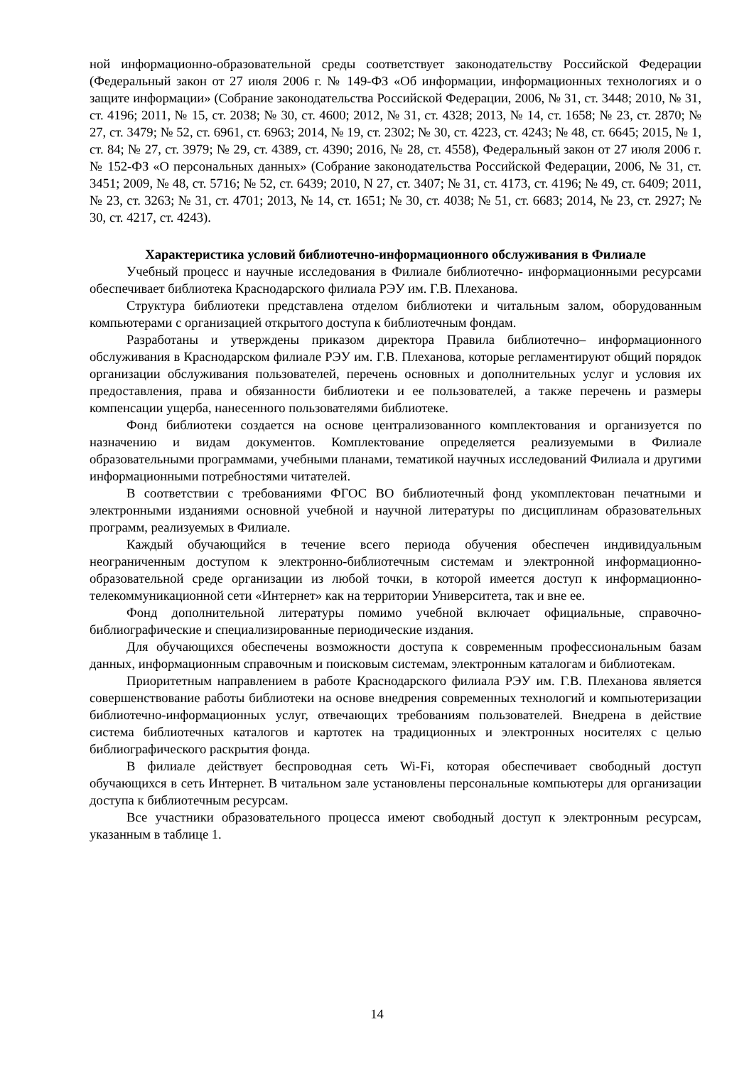ной информационно-образовательной среды соответствует законодательству Российской Федерации (Федеральный закон от 27 июля 2006 г. № 149-ФЗ «Об информации, информационных технологиях и о защите информации» (Собрание законодательства Российской Федерации, 2006, № 31, ст. 3448; 2010, № 31, ст. 4196; 2011, № 15, ст. 2038; № 30, ст. 4600; 2012, № 31, ст. 4328; 2013, № 14, ст. 1658; № 23, ст. 2870; № 27, ст. 3479; № 52, ст. 6961, ст. 6963; 2014, № 19, ст. 2302; № 30, ст. 4223, ст. 4243; № 48, ст. 6645; 2015, № 1, ст. 84; № 27, ст. 3979; № 29, ст. 4389, ст. 4390; 2016, № 28, ст. 4558), Федеральный закон от 27 июля 2006 г. № 152-ФЗ «О персональных данных» (Собрание законодательства Российской Федерации, 2006, № 31, ст. 3451; 2009, № 48, ст. 5716; № 52, ст. 6439; 2010, N 27, ст. 3407; № 31, ст. 4173, ст. 4196; № 49, ст. 6409; 2011, № 23, ст. 3263; № 31, ст. 4701; 2013, № 14, ст. 1651; № 30, ст. 4038; № 51, ст. 6683; 2014, № 23, ст. 2927; № 30, ст. 4217, ст. 4243).
Характеристика условий библиотечно-информационного обслуживания в Филиале
Учебный процесс и научные исследования в Филиале библиотечно- информационными ресурсами обеспечивает библиотека Краснодарского филиала РЭУ им. Г.В. Плеханова.
Структура библиотеки представлена отделом библиотеки и читальным залом, оборудованным компьютерами с организацией открытого доступа к библиотечным фондам.
Разработаны и утверждены приказом директора Правила библиотечно– информационного обслуживания в Краснодарском филиале РЭУ им. Г.В. Плеханова, которые регламентируют общий порядок организации обслуживания пользователей, перечень основных и дополнительных услуг и условия их предоставления, права и обязанности библиотеки и ее пользователей, а также перечень и размеры компенсации ущерба, нанесенного пользователями библиотеке.
Фонд библиотеки создается на основе централизованного комплектования и организуется по назначению и видам документов. Комплектование определяется реализуемыми в Филиале образовательными программами, учебными планами, тематикой научных исследований Филиала и другими информационными потребностями читателей.
В соответствии с требованиями ФГОС ВО библиотечный фонд укомплектован печатными и электронными изданиями основной учебной и научной литературы по дисциплинам образовательных программ, реализуемых в Филиале.
Каждый обучающийся в течение всего периода обучения обеспечен индивидуальным неограниченным доступом к электронно-библиотечным системам и электронной информационно-образовательной среде организации из любой точки, в которой имеется доступ к информационно-телекоммуникационной сети «Интернет» как на территории Университета, так и вне ее.
Фонд дополнительной литературы помимо учебной включает официальные, справочно-библиографические и специализированные периодические издания.
Для обучающихся обеспечены возможности доступа к современным профессиональным базам данных, информационным справочным и поисковым системам, электронным каталогам и библиотекам.
Приоритетным направлением в работе Краснодарского филиала РЭУ им. Г.В. Плеханова является совершенствование работы библиотеки на основе внедрения современных технологий и компьютеризации библиотечно-информационных услуг, отвечающих требованиям пользователей. Внедрена в действие система библиотечных каталогов и картотек на традиционных и электронных носителях с целью библиографического раскрытия фонда.
В филиале действует беспроводная сеть Wi-Fi, которая обеспечивает свободный доступ обучающихся в сеть Интернет. В читальном зале установлены персональные компьютеры для организации доступа к библиотечным ресурсам.
Все участники образовательного процесса имеют свободный доступ к электронным ресурсам, указанным в таблице 1.
14